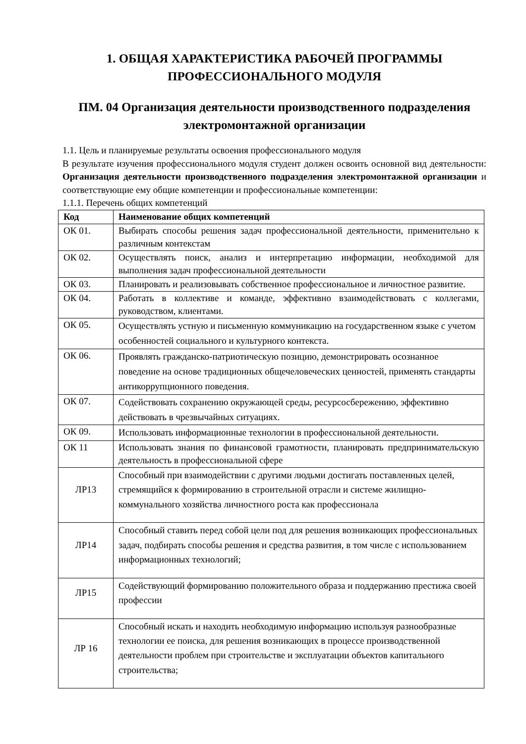1. ОБЩАЯ ХАРАКТЕРИСТИКА РАБОЧЕЙ ПРОГРАММЫ
ПРОФЕССИОНАЛЬНОГО МОДУЛЯ
ПМ. 04 Организация деятельности производственного подразделения электромонтажной организации
1.1. Цель и планируемые результаты освоения профессионального модуля
В результате изучения профессионального модуля студент должен освоить основной вид деятельности: Организация деятельности производственного подразделения электромонтажной организации и соответствующие ему общие компетенции и профессиональные компетенции:
1.1.1. Перечень общих компетенций
| Код | Наименование общих компетенций |
| --- | --- |
| ОК 01. | Выбирать способы решения задач профессиональной деятельности, применительно к различным контекстам |
| ОК 02. | Осуществлять поиск, анализ и интерпретацию информации, необходимой для выполнения задач профессиональной деятельности |
| ОК 03. | Планировать и реализовывать собственное профессиональное и личностное развитие. |
| ОК 04. | Работать в коллективе и команде, эффективно взаимодействовать с коллегами, руководством, клиентами. |
| ОК 05. | Осуществлять устную и письменную коммуникацию на государственном языке с учетом особенностей социального и культурного контекста. |
| ОК 06. | Проявлять гражданско-патриотическую позицию, демонстрировать осознанное поведение на основе традиционных общечеловеческих ценностей, применять стандарты антикоррупционного поведения. |
| ОК 07. | Содействовать сохранению окружающей среды, ресурсосбережению, эффективно действовать в чрезвычайных ситуациях. |
| ОК 09. | Использовать информационные технологии в профессиональной деятельности. |
| ОК 11 | Использовать знания по финансовой грамотности, планировать предпринимательскую деятельность в профессиональной сфере |
| ЛР13 | Способный при взаимодействии с другими людьми достигать поставленных целей, стремящийся к формированию в строительной отрасли и системе жилищно-коммунального хозяйства личностного роста как профессионала |
| ЛР14 | Способный ставить перед собой цели под для решения возникающих профессиональных задач, подбирать способы решения и средства развития, в том числе с использованием информационных технологий; |
| ЛР15 | Содействующий формированию положительного образа и поддержанию престижа своей профессии |
| ЛР 16 | Способный искать и находить необходимую информацию используя разнообразные технологии ее поиска, для решения возникающих в процессе производственной деятельности проблем при строительстве и эксплуатации объектов капитального строительства; |